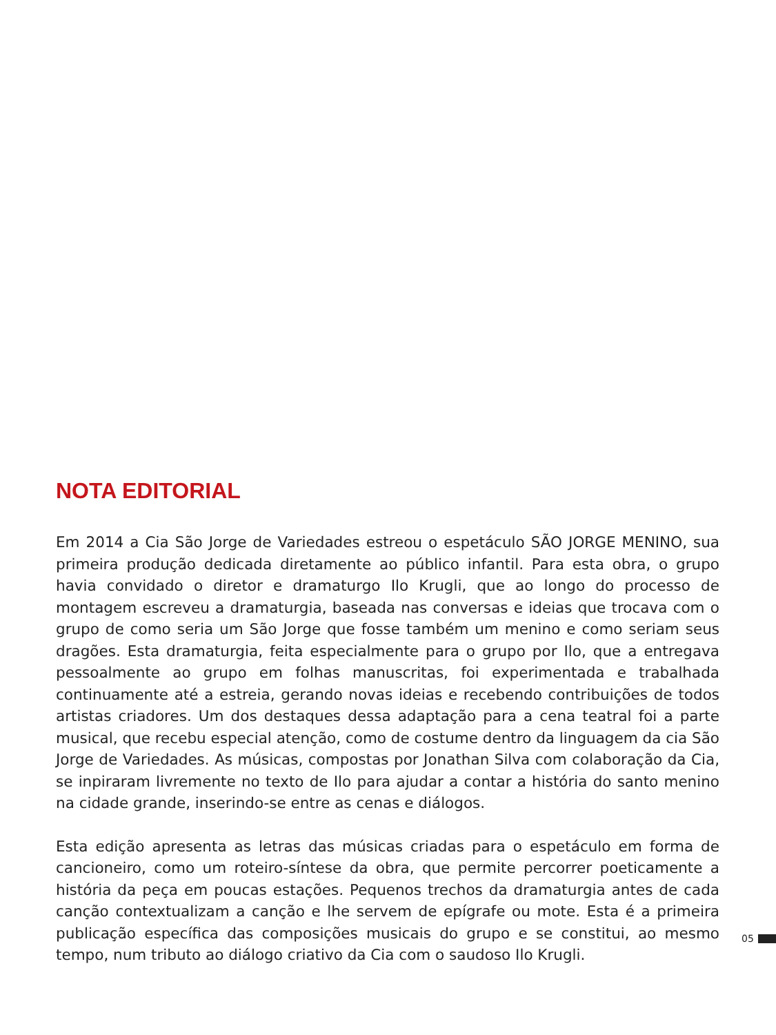NOTA EDITORIAL
Em 2014 a Cia São Jorge de Variedades estreou o espetáculo SÃO JORGE MENINO, sua primeira produção dedicada diretamente ao público infantil. Para esta obra, o grupo havia convidado o diretor e dramaturgo Ilo Krugli, que ao longo do processo de montagem escreveu a dramaturgia, baseada nas conversas e ideias que trocava com o grupo de como seria um São Jorge que fosse também um menino e como seriam seus dragões. Esta dramaturgia, feita especialmente para o grupo por Ilo, que a entregava pessoalmente ao grupo em folhas manuscritas, foi experimentada e trabalhada continuamente até a estreia, gerando novas ideias e recebendo contribuições de todos artistas criadores. Um dos destaques dessa adaptação para a cena teatral foi a parte musical, que recebu especial atenção, como de costume dentro da linguagem da cia São Jorge de Variedades. As músicas, compostas por Jonathan Silva com colaboração da Cia, se inpiraram livremente no texto de Ilo para ajudar a contar a história do santo menino na cidade grande, inserindo-se entre as cenas e diálogos.
Esta edição apresenta as letras das músicas criadas para o espetáculo em forma de cancioneiro, como um roteiro-síntese da obra, que permite percorrer poeticamente a história da peça em poucas estações. Pequenos trechos da dramaturgia antes de cada canção contextualizam a canção e lhe servem de epígrafe ou mote. Esta é a primeira publicação específica das composições musicais do grupo e se constitui, ao mesmo tempo, num tributo ao diálogo criativo da Cia com o saudoso Ilo Krugli.
05